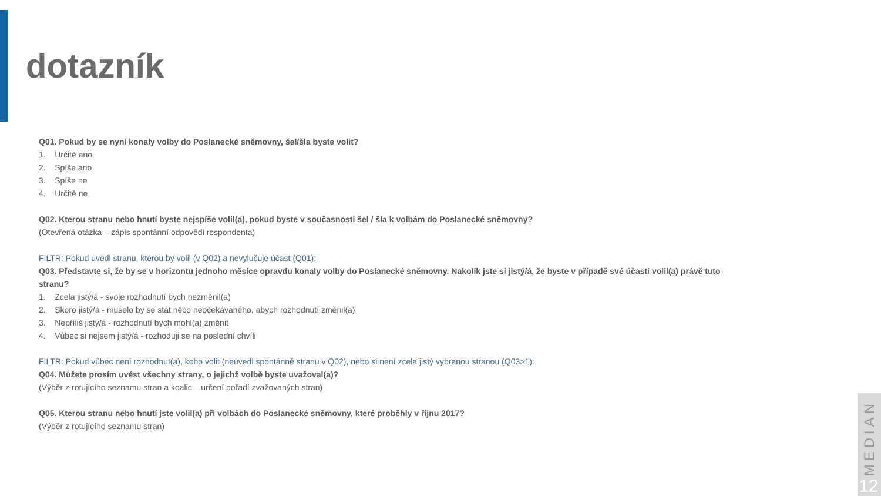dotazník
Q01. Pokud by se nyní konaly volby do Poslanecké sněmovny, šel/šla byste volit?
1. Určitě ano
2. Spíše ano
3. Spíše ne
4. Určitě ne
Q02. Kterou stranu nebo hnutí byste nejspíše volil(a), pokud byste v současnosti šel / šla k volbám do Poslanecké sněmovny?
(Otevřená otázka – zápis spontánní odpovědi respondenta)
FILTR: Pokud uvedl stranu, kterou by volil (v Q02) a nevylučuje účast (Q01):
Q03. Představte si, že by se v horizontu jednoho měsíce opravdu konaly volby do Poslanecké sněmovny. Nakolik jste si jistý/á, že byste v případě své účasti volil(a) právě tuto stranu?
1. Zcela jistý/á - svoje rozhodnutí bych nezměnil(a)
2. Skoro jistý/á - muselo by se stát něco neočekávaného, abych rozhodnutí změnil(a)
3. Nepříliš jistý/á - rozhodnutí bych mohl(a) změnit
4. Vůbec si nejsem jistý/á - rozhoduji se na poslední chvíli
FILTR: Pokud vůbec není rozhodnut(a), koho volit (neuvedl spontánně stranu v Q02), nebo si není zcela jistý vybranou stranou (Q03>1):
Q04. Můžete prosím uvést všechny strany, o jejichž volbě byste uvažoval(a)?
(Výběr z rotujícího seznamu stran a koalic – určení pořadí zvažovaných stran)
Q05. Kterou stranu nebo hnutí jste volil(a) při volbách do Poslanecké sněmovny, které proběhly v říjnu 2017?
(Výběr z rotujícího seznamu stran)
MEDIAN
12